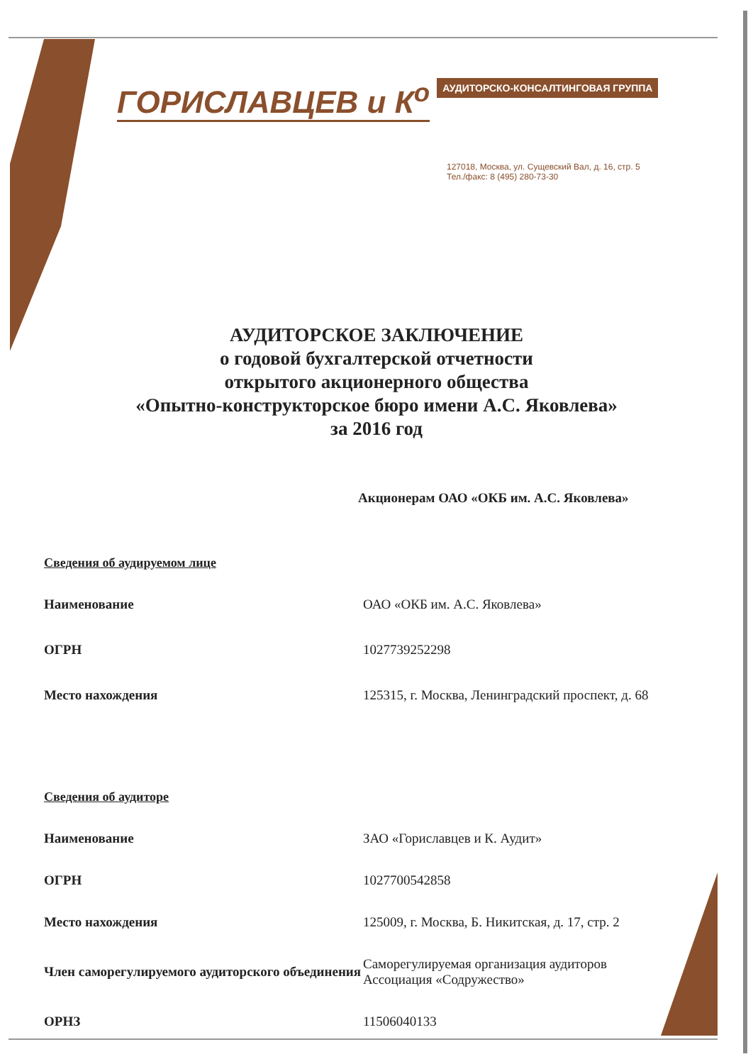ГОРИСЛАВЦЕВ и К<sup>о</sup> АУДИТОРСКО-КОНСАЛТИНГОВАЯ ГРУППА
127018, Москва, ул. Сущевский Вал, д. 16, стр. 5
Тел./факс: 8 (495) 280-73-30
АУДИТОРСКОЕ ЗАКЛЮЧЕНИЕ
о годовой бухгалтерской отчетности
открытого акционерного общества
«Опытно-конструкторское бюро имени А.С. Яковлева»
за 2016 год
Акционерам ОАО «ОКБ им. А.С. Яковлева»
Сведения об аудируемом лице
| Наименование | ОАО «ОКБ им. А.С. Яковлева» |
| ОГРН | 1027739252298 |
| Место нахождения | 125315, г. Москва, Ленинградский проспект, д. 68 |
Сведения об аудиторе
| Наименование | ЗАО «Гориславцев и К. Аудит» |
| ОГРН | 1027700542858 |
| Место нахождения | 125009, г. Москва, Б. Никитская, д. 17, стр. 2 |
| Член саморегулируемого аудиторского объединения | Саморегулируемая организация аудиторов Ассоциация «Содружество» |
| ОРНЗ | 11506040133 |